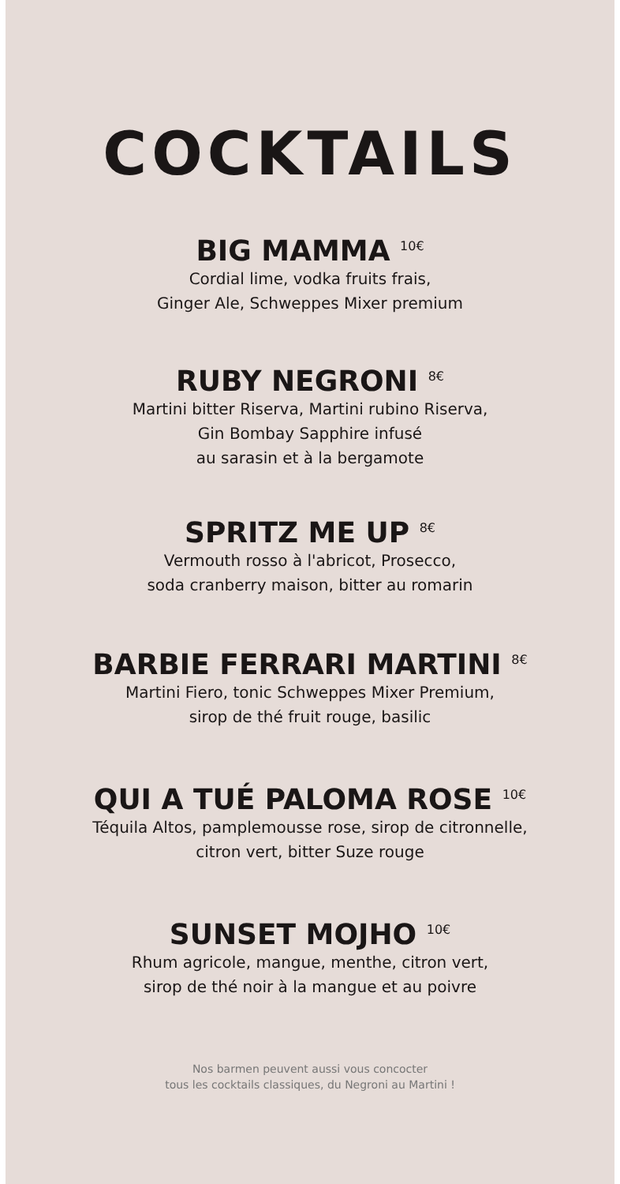COCKTAILS
BIG MAMMA <sup>10€</sup>
Cordial lime, vodka fruits frais,
Ginger Ale, Schweppes Mixer premium
RUBY NEGRONI <sup>8€</sup>
Martini bitter Riserva, Martini rubino Riserva,
Gin Bombay Sapphire infusé
au sarasin et à la bergamote
SPRITZ ME UP <sup>8€</sup>
Vermouth rosso à l'abricot, Prosecco,
soda cranberry maison, bitter au romarin
BARBIE FERRARI MARTINI <sup>8€</sup>
Martini Fiero, tonic Schweppes Mixer Premium,
sirop de thé fruit rouge, basilic
QUI A TUÉ PALOMA ROSE <sup>10€</sup>
Téquila Altos, pamplemousse rose, sirop de citronnelle,
citron vert, bitter Suze rouge
SUNSET MOJHO <sup>10€</sup>
Rhum agricole, mangue, menthe, citron vert,
sirop de thé noir à la mangue et au poivre
Nos barmen peuvent aussi vous concocter
tous les cocktails classiques, du Negroni au Martini !